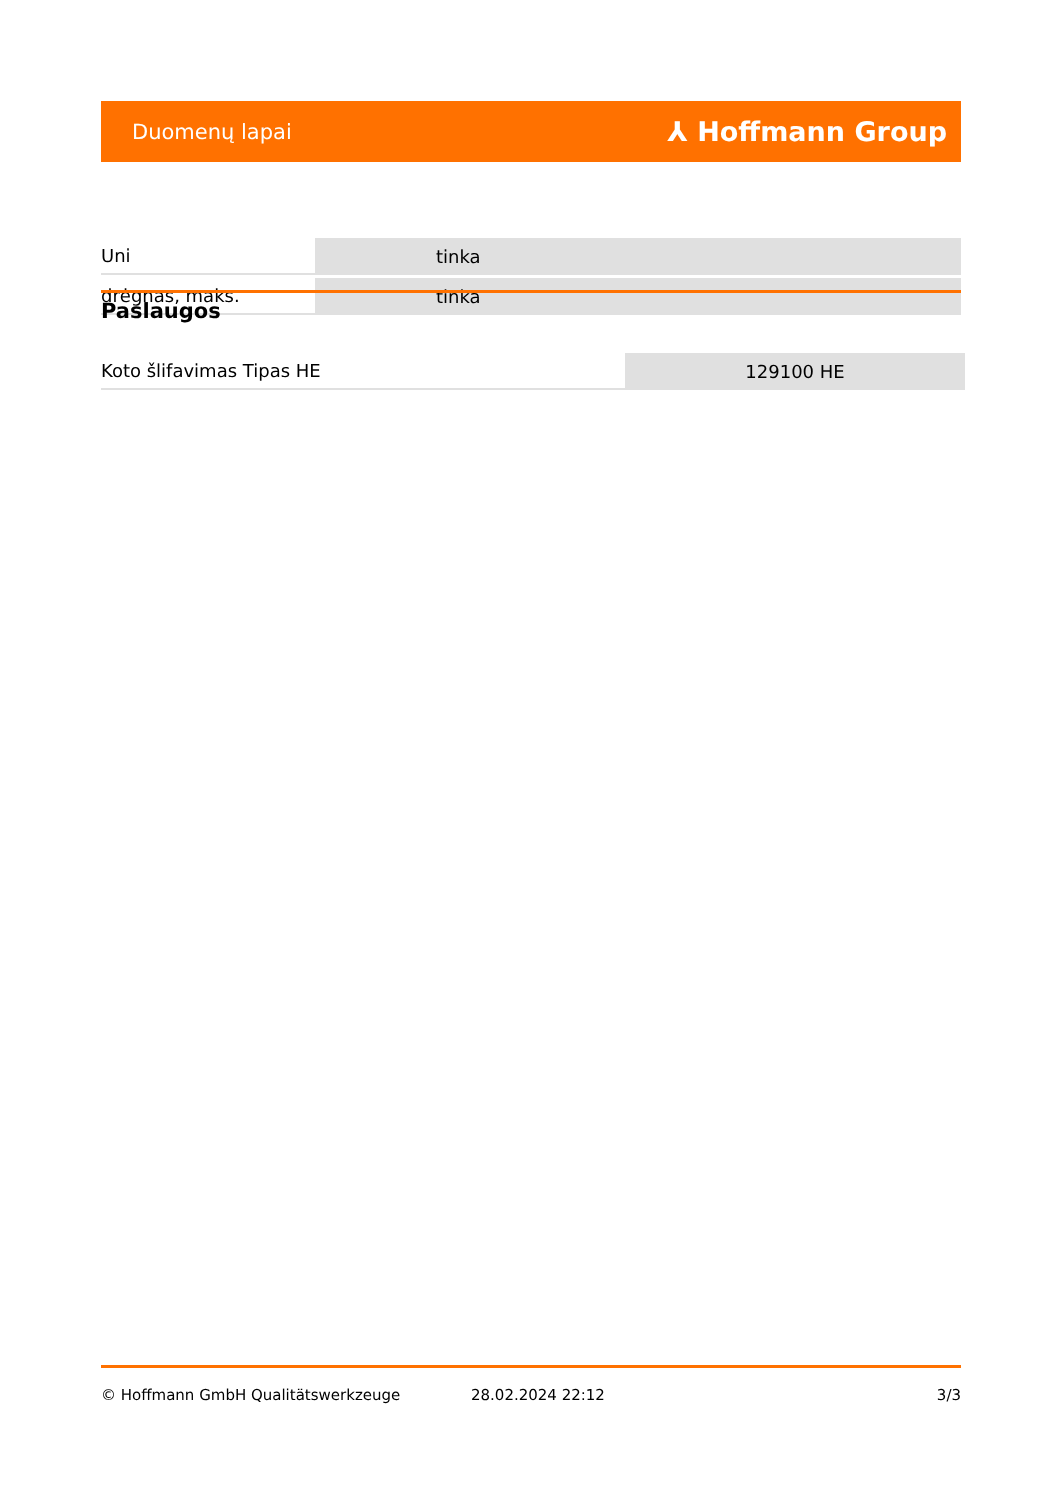Duomenų lapai ⅄ Hoffmann Group
| Uni | tinka |
| drėgnas, maks. | tinka |
Paslaugos
| Koto šlifavimas Tipas HE | 129100 HE |
© Hoffmann GmbH Qualitätswerkzeuge 28.02.2024 22:12 3/3